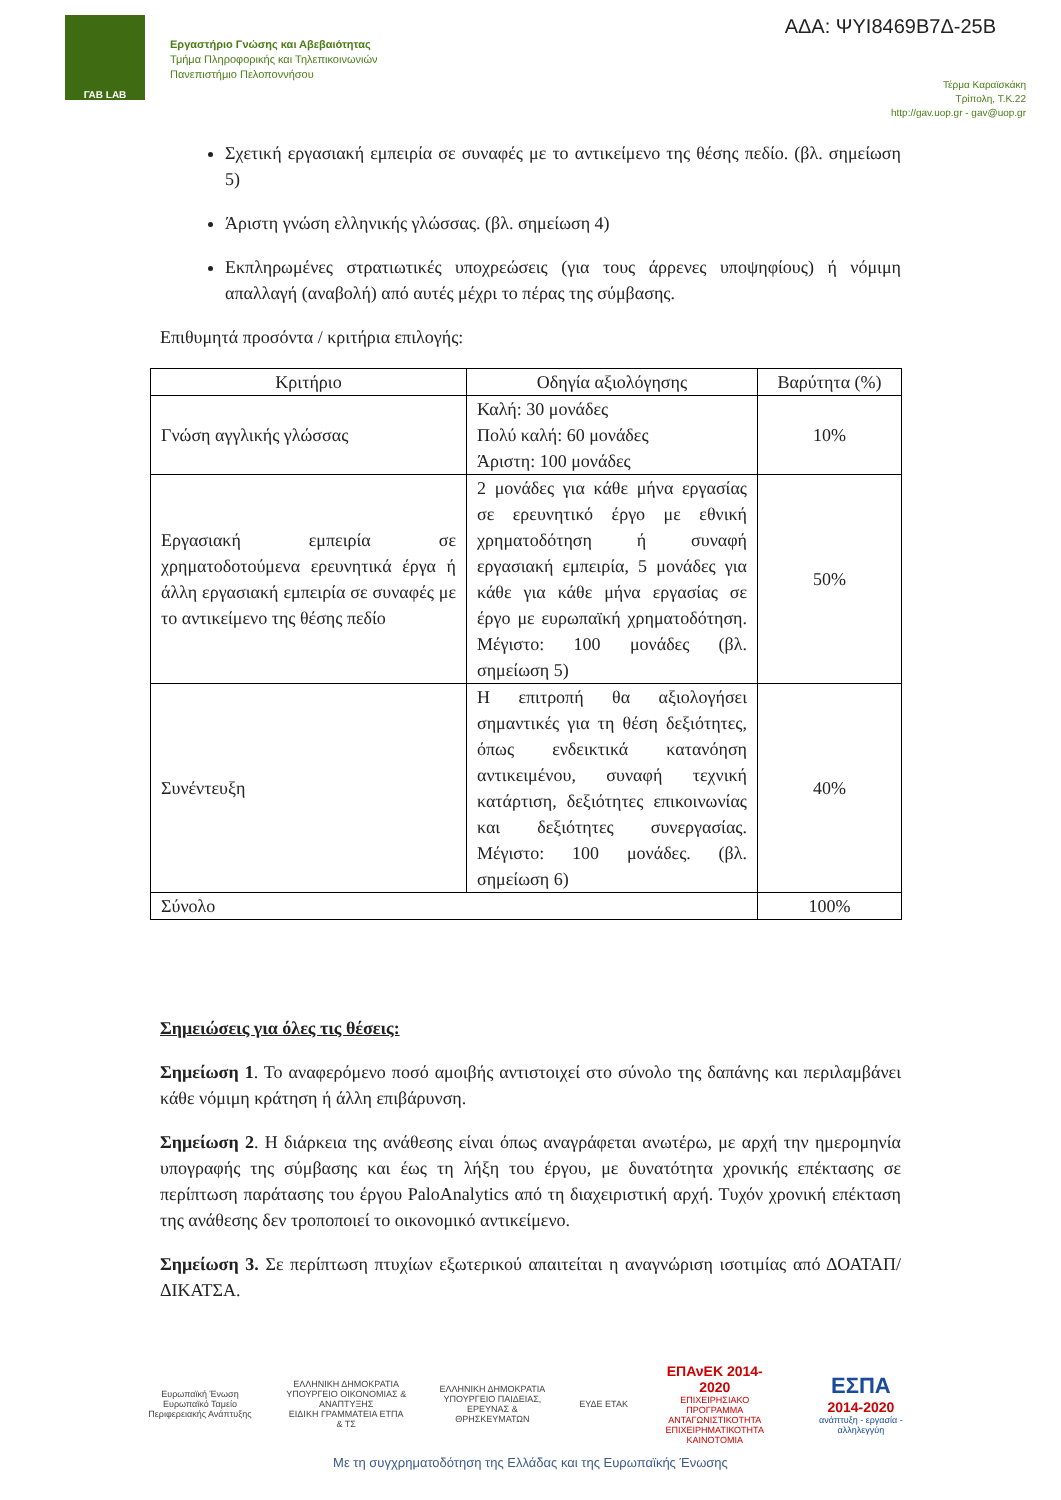ΓΑΒ LAB
Εργαστήριο Γνώσης και Αβεβαιότητας
Τμήμα Πληροφορικής και Τηλεπικοινωνιών
Πανεπιστήμιο Πελοποννήσου
ΑΔΑ: ΨΥΙ8469Β7Δ-25Β
Τέρμα Καραϊσκάκη
Τρίπολη, Τ.Κ.22
http://gav.uop.gr - gav@uop.gr
Σχετική εργασιακή εμπειρία σε συναφές με το αντικείμενο της θέσης πεδίο. (βλ. σημείωση 5)
Άριστη γνώση ελληνικής γλώσσας. (βλ. σημείωση 4)
Εκπληρωμένες στρατιωτικές υποχρεώσεις (για τους άρρενες υποψηφίους) ή νόμιμη απαλλαγή (αναβολή) από αυτές μέχρι το πέρας της σύμβασης.
Επιθυμητά προσόντα / κριτήρια επιλογής:
| Κριτήριο | Οδηγία αξιολόγησης | Βαρύτητα (%) |
| --- | --- | --- |
| Γνώση αγγλικής γλώσσας | Καλή: 30 μονάδες Πολύ καλή: 60 μονάδες Άριστη: 100 μονάδες | 10% |
| Εργασιακή εμπειρία σε χρηματοδοτούμενα ερευνητικά έργα ή άλλη εργασιακή εμπειρία σε συναφές με το αντικείμενο της θέσης πεδίο | 2 μονάδες για κάθε μήνα εργασίας σε ερευνητικό έργο με εθνική χρηματοδότηση ή συναφή εργασιακή εμπειρία, 5 μονάδες για κάθε για κάθε μήνα εργασίας σε έργο με ευρωπαϊκή χρηματοδότηση. Μέγιστο: 100 μονάδες (βλ. σημείωση 5) | 50% |
| Συνέντευξη | Η επιτροπή θα αξιολογήσει σημαντικές για τη θέση δεξιότητες, όπως ενδεικτικά κατανόηση αντικειμένου, συναφή τεχνική κατάρτιση, δεξιότητες επικοινωνίας και δεξιότητες συνεργασίας. Μέγιστο: 100 μονάδες. (βλ. σημείωση 6) | 40% |
| Σύνολο | | 100% |
Σημειώσεις για όλες τις θέσεις:
Σημείωση 1. Το αναφερόμενο ποσό αμοιβής αντιστοιχεί στο σύνολο της δαπάνης και περιλαμβάνει κάθε νόμιμη κράτηση ή άλλη επιβάρυνση.
Σημείωση 2. Η διάρκεια της ανάθεσης είναι όπως αναγράφεται ανωτέρω, με αρχή την ημερομηνία υπογραφής της σύμβασης και έως τη λήξη του έργου, με δυνατότητα χρονικής επέκτασης σε περίπτωση παράτασης του έργου PaloAnalytics από τη διαχειριστική αρχή. Τυχόν χρονική επέκταση της ανάθεσης δεν τροποποιεί το οικονομικό αντικείμενο.
Σημείωση 3. Σε περίπτωση πτυχίων εξωτερικού απαιτείται η αναγνώριση ισοτιμίας από ΔΟΑΤΑΠ/ΔΙΚΑΤΣΑ.
Ευρωπαϊκή Ένωση
Ευρωπαϊκό Ταμείο Περιφερειακής Ανάπτυξης
ΕΛΛΗΝΙΚΗ ΔΗΜΟΚΡΑΤΙΑ
ΥΠΟΥΡΓΕΙΟ ΟΙΚΟΝΟΜΙΑΣ & ΑΝΑΠΤΥΞΗΣ
ΕΙΔΙΚΗ ΓΡΑΜΜΑΤΕΙΑ ΕΤΠΑ & ΤΣ
ΕΛΛΗΝΙΚΗ ΔΗΜΟΚΡΑΤΙΑ
ΥΠΟΥΡΓΕΙΟ ΠΑΙΔΕΙΑΣ, ΕΡΕΥΝΑΣ & ΘΡΗΣΚΕΥΜΑΤΩΝ
ΕΥΔΕ ΕΤΑΚ
ΕΠΑνΕΚ 2014-2020
ΕΠΙΧΕΙΡΗΣΙΑΚΟ ΠΡΟΓΡΑΜΜΑ
ΑΝΤΑΓΩΝΙΣΤΙΚΟΤΗΤΑ ΕΠΙΧΕΙΡΗΜΑΤΙΚΟΤΗΤΑ ΚΑΙΝΟΤΟΜΙΑ
ΕΣΠΑ
2014-2020
ανάπτυξη - εργασία - αλληλεγγύη
Με τη συγχρηματοδότηση της Ελλάδας και της Ευρωπαϊκής Ένωσης